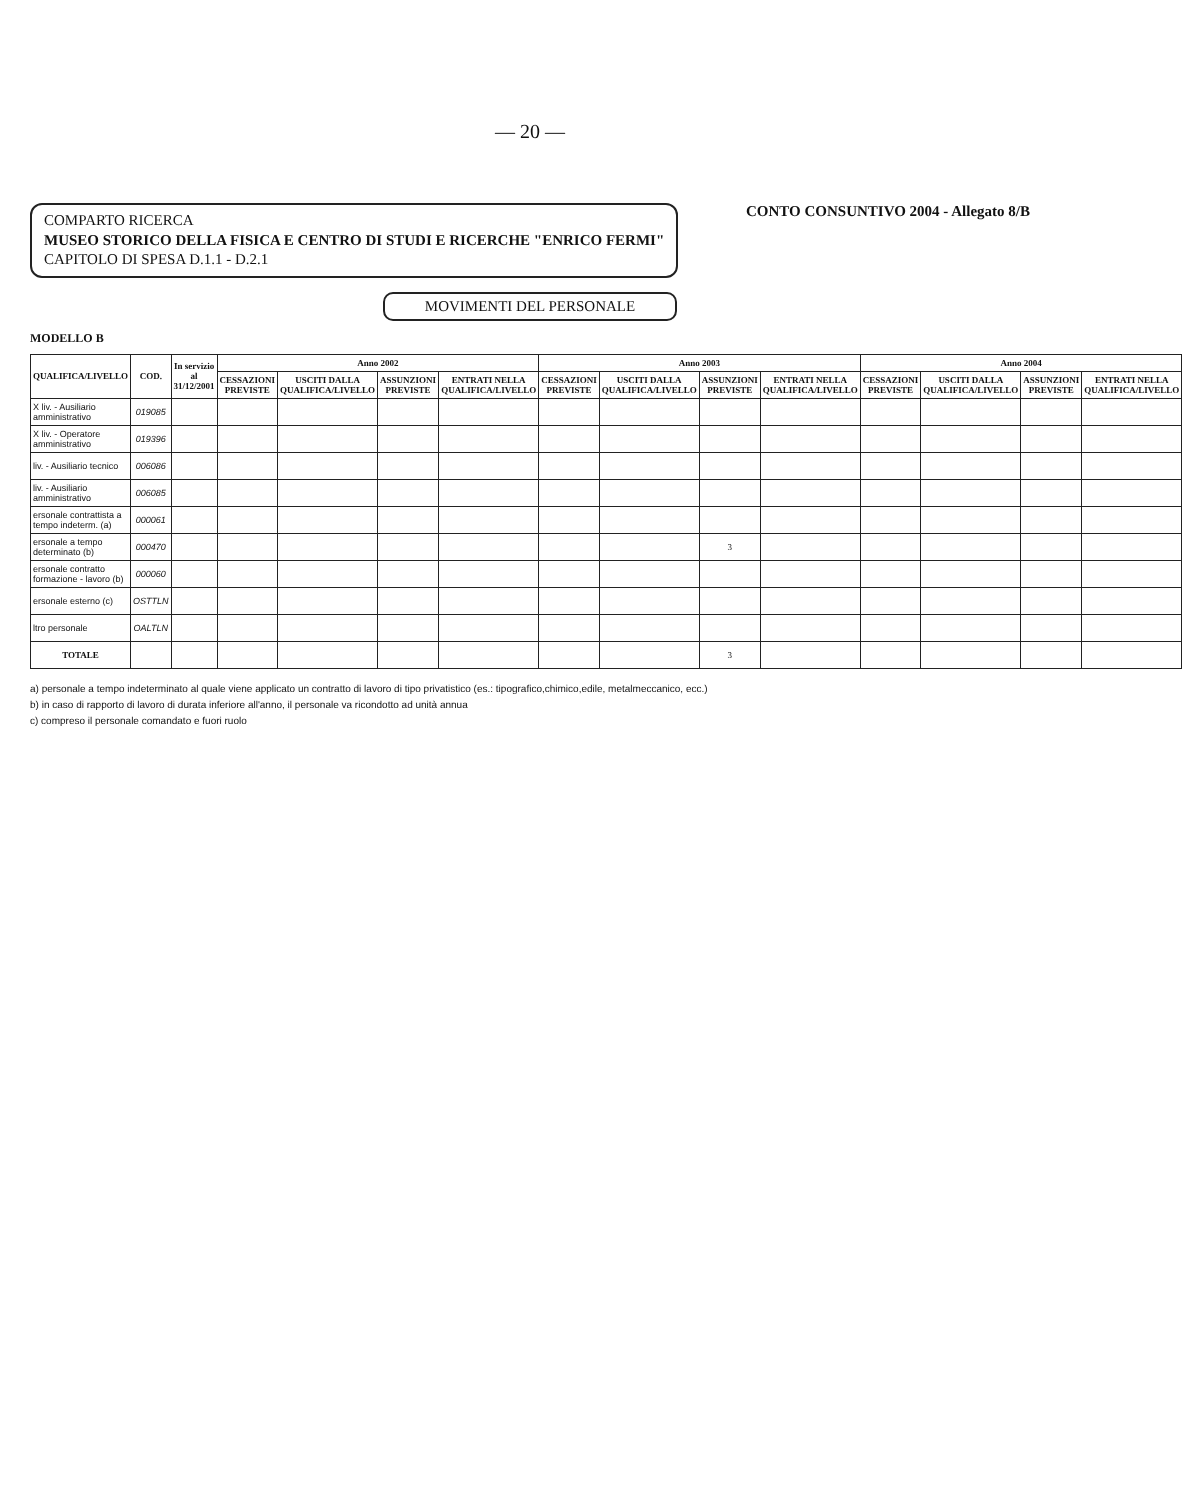— 20 —
COMPARTO RICERCA
MUSEO STORICO DELLA FISICA E CENTRO DI STUDI E RICERCHE "ENRICO FERMI"
CAPITOLO DI SPESA D.1.1 - D.2.1
CONTO CONSUNTIVO 2004 - Allegato 8/B
MOVIMENTI DEL PERSONALE
MODELLO B
| QUALIFICA/LIVELLO | COD. | In servizio al 31/12/2001 | Anno 2002 | | | | Anno 2003 | | | | Anno 2004 | | | |
| --- | --- | --- | --- | --- | --- | --- | --- | --- | --- | --- | --- | --- | --- | --- |
| | | | CESSAZIONI PREVISTE | USCITI DALLA QUALIFICA/LIVELLO | ASSUNZIONI PREVISTE | ENTRATI NELLA QUALIFICA/LIVELLO | CESSAZIONI PREVISTE | USCITI DALLA QUALIFICA/LIVELLO | ASSUNZIONI PREVISTE | ENTRATI NELLA QUALIFICA/LIVELLO | CESSAZIONI PREVISTE | USCITI DALLA QUALIFICA/LIVELLO | ASSUNZIONI PREVISTE | ENTRATI NELLA QUALIFICA/LIVELLO |
| X liv. - Ausiliario amministrativo | 019085 | | | | | | | | | | | | | |
| X liv. - Operatore amministrativo | 019396 | | | | | | | | | | | | | |
| liv. - Ausiliario tecnico | 006086 | | | | | | | | | | | | | |
| liv. - Ausiliario amministrativo | 006085 | | | | | | | | | | | | | |
| ersonale contrattista a tempo indeterm. (a) | 000061 | | | | | | | | | | | | | |
| ersonale a tempo determinato (b) | 000470 | | | | | | | | 3 | | | | | |
| ersonale contratto formazione - lavoro (b) | 000060 | | | | | | | | | | | | | |
| ersonale esterno (c) | OSTTLN | | | | | | | | | | | | | |
| ltro personale | OALTLN | | | | | | | | | | | | | |
| TOTALE | | | | | | | | | 3 | | | | | |
a) personale a tempo indeterminato al quale viene applicato un contratto di lavoro di tipo privatistico (es.: tipografico,chimico,edile, metalmeccanico, ecc.)
b) in caso di rapporto di lavoro di durata inferiore all'anno, il personale va ricondotto ad unità annua
c) compreso il personale comandato e fuori ruolo